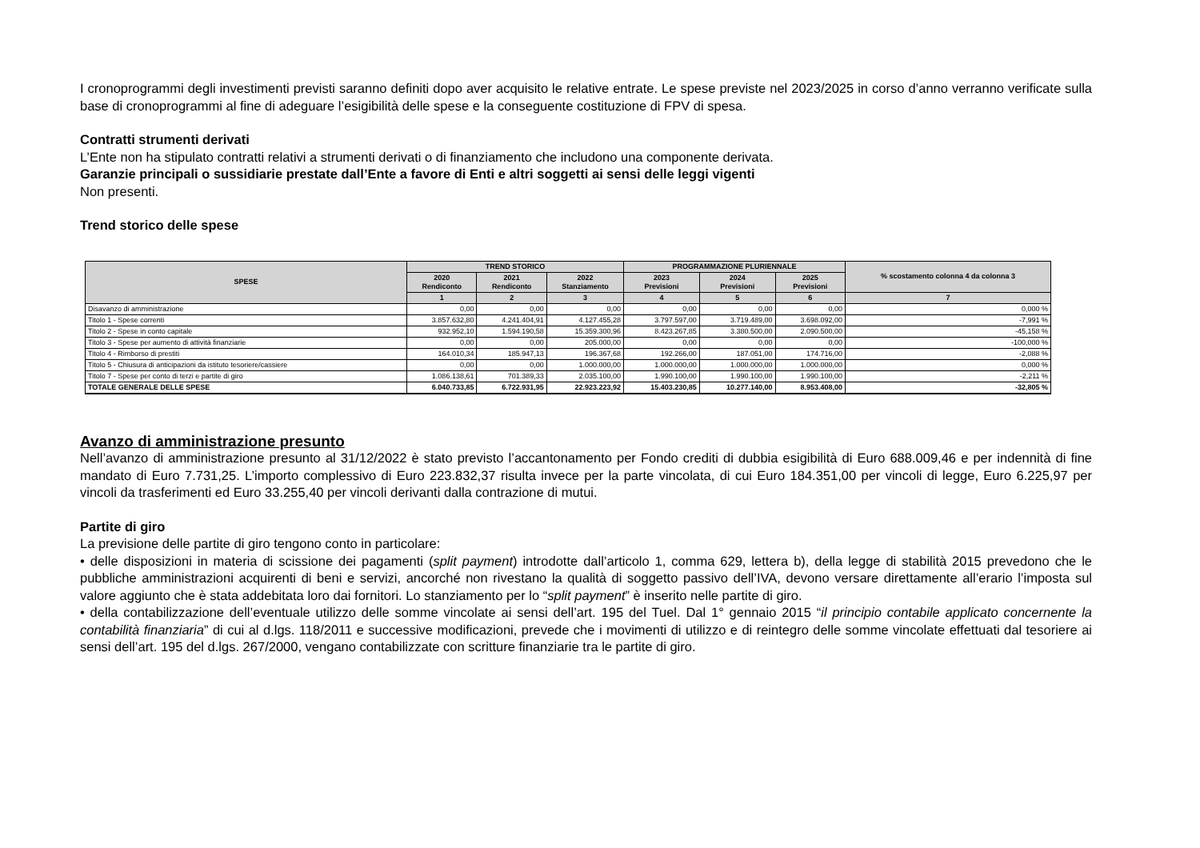I cronoprogrammi degli investimenti previsti saranno definiti dopo aver acquisito le relative entrate. Le spese previste nel 2023/2025 in corso d’anno verranno verificate sulla base di cronoprogrammi al fine di adeguare l’esigibilità delle spese e la conseguente costituzione di FPV di spesa.
Contratti strumenti derivati
L’Ente non ha stipulato contratti relativi a strumenti derivati o di finanziamento che includono una componente derivata.
Garanzie principali o sussidiarie prestate dall’Ente a favore di Enti e altri soggetti ai sensi delle leggi vigenti
Non presenti.
Trend storico delle spese
| SPESE | TREND STORICO | | | PROGRAMMAZIONE PLURIENNALE | | | % scostamento colonna 4 da colonna 3 |
| --- | --- | --- | --- | --- | --- | --- | --- |
| | 2020 Rendiconto | 2021 Rendiconto | 2022 Stanziamento | 2023 Previsioni | 2024 Previsioni | 2025 Previsioni | |
| | 1 | 2 | 3 | 4 | 5 | 6 | 7 |
| Disavanzo di amministrazione | 0,00 | 0,00 | 0,00 | 0,00 | 0,00 | 0,00 | 0,000 % |
| Titolo 1 - Spese correnti | 3.857.632,80 | 4.241.404,91 | 4.127.455,28 | 3.797.597,00 | 3.719.489,00 | 3.698.092,00 | -7,991 % |
| Titolo 2 - Spese in conto capitale | 932.952,10 | 1.594.190,58 | 15.359.300,96 | 8.423.267,85 | 3.380.500,00 | 2.090.500,00 | -45,158 % |
| Titolo 3 - Spese per aumento di attività finanziarie | 0,00 | 0,00 | 205.000,00 | 0,00 | 0,00 | 0,00 | -100,000 % |
| Titolo 4 - Rimborso di prestiti | 164.010,34 | 185.947,13 | 196.367,68 | 192.266,00 | 187.051,00 | 174.716,00 | -2,088 % |
| Titolo 5 - Chiusura di anticipazioni da istituto tesoriere/cassiere | 0,00 | 0,00 | 1.000.000,00 | 1.000.000,00 | 1.000.000,00 | 1.000.000,00 | 0,000 % |
| Titolo 7 - Spese per conto di terzi e partite di giro | 1.086.138,61 | 701.389,33 | 2.035.100,00 | 1.990.100,00 | 1.990.100,00 | 1.990.100,00 | -2,211 % |
| TOTALE GENERALE DELLE SPESE | 6.040.733,85 | 6.722.931,95 | 22.923.223,92 | 15.403.230,85 | 10.277.140,00 | 8.953.408,00 | -32,805 % |
Avanzo di amministrazione presunto
Nell’avanzo di amministrazione presunto al 31/12/2022 è stato previsto l’accantonamento per Fondo crediti di dubbia esigibilità di Euro 688.009,46 e per indennità di fine mandato di Euro 7.731,25. L’importo complessivo di Euro 223.832,37 risulta invece per la parte vincolata, di cui Euro 184.351,00 per vincoli di legge, Euro 6.225,97 per vincoli da trasferimenti ed Euro 33.255,40 per vincoli derivanti dalla contrazione di mutui.
Partite di giro
La previsione delle partite di giro tengono conto in particolare:
• delle disposizioni in materia di scissione dei pagamenti (split payment) introdotte dall’articolo 1, comma 629, lettera b), della legge di stabilità 2015 prevedono che le pubbliche amministrazioni acquirenti di beni e servizi, ancorché non rivestano la qualità di soggetto passivo dell’IVA, devono versare direttamente all’erario l’imposta sul valore aggiunto che è stata addebitata loro dai fornitori. Lo stanziamento per lo “split payment” è inserito nelle partite di giro.
• della contabilizzazione dell’eventuale utilizzo delle somme vincolate ai sensi dell’art. 195 del Tuel. Dal 1° gennaio 2015 “il principio contabile applicato concernente la contabilità finanziaria” di cui al d.lgs. 118/2011 e successive modificazioni, prevede che i movimenti di utilizzo e di reintegro delle somme vincolate effettuati dal tesoriere ai sensi dell’art. 195 del d.lgs. 267/2000, vengano contabilizzate con scritture finanziarie tra le partite di giro.